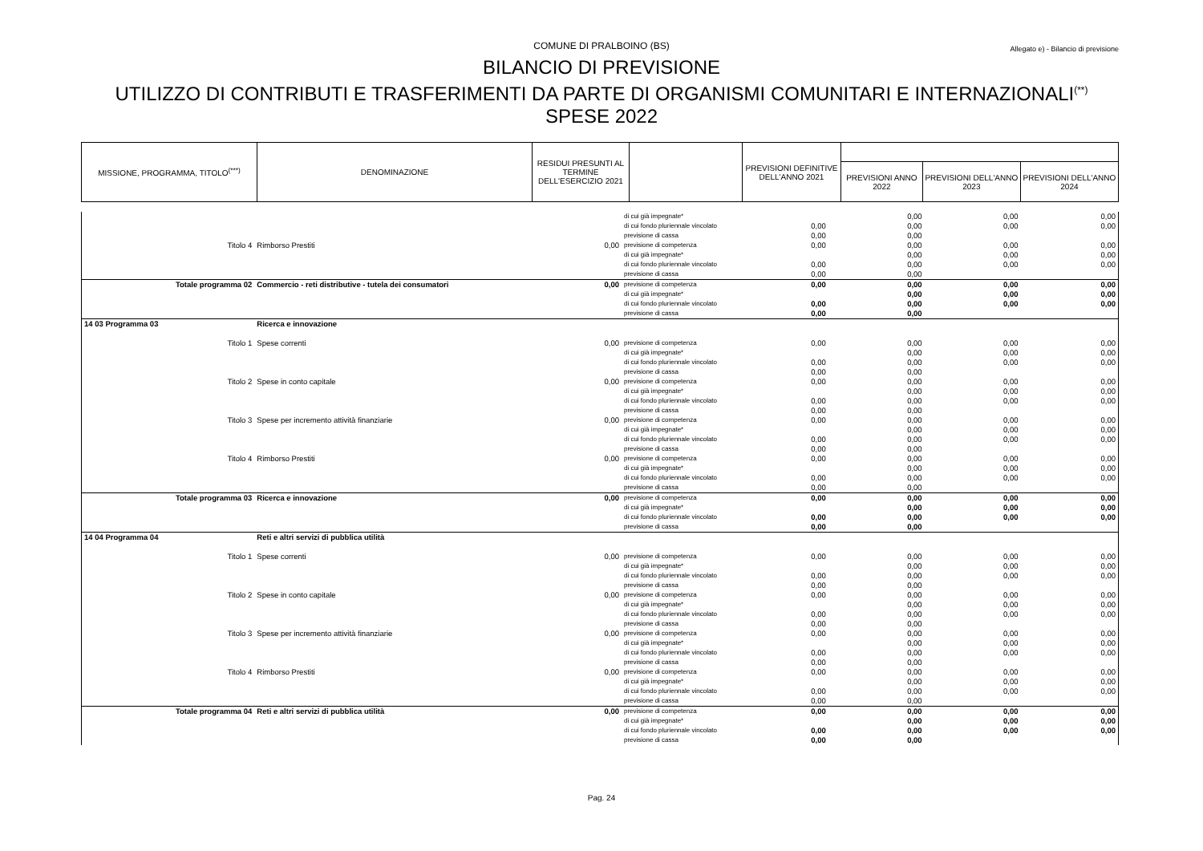COMUNE DI PRALBOINO (BS)
Allegato e) - Bilancio di previsione
BILANCIO DI PREVISIONE
UTILIZZO DI CONTRIBUTI E TRASFERIMENTI DA PARTE DI ORGANISMI COMUNITARI E INTERNAZIONALI<sup>(**)</sup>
SPESE 2022
| MISSIONE, PROGRAMMA, TITOLO<sup>(***)</sup> | DENOMINAZIONE | RESIDUI PRESUNTI AL TERMINE DELL'ESERCIZIO 2021 | | PREVISIONI DEFINITIVE DELL'ANNO 2021 | | | |
| --- | --- | --- | --- | --- | --- | --- | --- |
| | | | | | PREVISIONI ANNO 2022 | PREVISIONI DELL'ANNO 2023 | PREVISIONI DELL'ANNO 2024 |
| | | | di cui già impegnate* | | 0,00 | 0,00 | 0,00 |
| | | | di cui fondo pluriennale vincolato | 0,00 | 0,00 | 0,00 | 0,00 |
| | | | previsione di cassa | 0,00 | 0,00 | | |
| Titolo 4 | Rimborso Prestiti | 0,00 | previsione di competenza | 0,00 | 0,00 | 0,00 | 0,00 |
| | | | di cui già impegnate* | | 0,00 | 0,00 | 0,00 |
| | | | di cui fondo pluriennale vincolato | 0,00 | 0,00 | 0,00 | 0,00 |
| | | | previsione di cassa | 0,00 | 0,00 | | |
| Totale programma 02 | Commercio - reti distributive - tutela dei consumatori | 0,00 | previsione di competenza | 0,00 | 0,00 | 0,00 | 0,00 |
| | | | di cui già impegnate* | | 0,00 | 0,00 | 0,00 |
| | | | di cui fondo pluriennale vincolato | 0,00 | 0,00 | 0,00 | 0,00 |
| | | | previsione di cassa | 0,00 | 0,00 | | |
| 14 03 Programma 03 | Ricerca e innovazione | | | | | | |
| Titolo 1 | Spese correnti | 0,00 | previsione di competenza di cui già impegnate* di cui fondo pluriennale vincolato previsione di cassa | 0,00 0,00 0,00 | 0,00 0,00 0,00 0,00 | 0,00 0,00 0,00 | 0,00 0,00 0,00 |
| Titolo 2 | Spese in conto capitale | 0,00 | previsione di competenza di cui già impegnate* di cui fondo pluriennale vincolato previsione di cassa | 0,00 0,00 0,00 | 0,00 0,00 0,00 0,00 | 0,00 0,00 0,00 | 0,00 0,00 0,00 |
| Titolo 3 | Spese per incremento attività finanziarie | 0,00 | previsione di competenza di cui già impegnate* di cui fondo pluriennale vincolato previsione di cassa | 0,00 0,00 0,00 | 0,00 0,00 0,00 0,00 | 0,00 0,00 0,00 | 0,00 0,00 0,00 |
| Titolo 4 | Rimborso Prestiti | 0,00 | previsione di competenza di cui già impegnate* di cui fondo pluriennale vincolato previsione di cassa | 0,00 0,00 0,00 | 0,00 0,00 0,00 0,00 | 0,00 0,00 0,00 | 0,00 0,00 0,00 |
| Totale programma 03 | Ricerca e innovazione | 0,00 | previsione di competenza di cui già impegnate* di cui fondo pluriennale vincolato previsione di cassa | 0,00 0,00 0,00 | 0,00 0,00 0,00 0,00 | 0,00 0,00 0,00 | 0,00 0,00 0,00 |
| 14 04 Programma 04 | Reti e altri servizi di pubblica utilità | | | | | | |
| Titolo 1 | Spese correnti | 0,00 | previsione di competenza di cui già impegnate* di cui fondo pluriennale vincolato previsione di cassa | 0,00 0,00 0,00 | 0,00 0,00 0,00 0,00 | 0,00 0,00 0,00 | 0,00 0,00 0,00 |
| Titolo 2 | Spese in conto capitale | 0,00 | previsione di competenza di cui già impegnate* di cui fondo pluriennale vincolato previsione di cassa | 0,00 0,00 0,00 | 0,00 0,00 0,00 0,00 | 0,00 0,00 0,00 | 0,00 0,00 0,00 |
| Titolo 3 | Spese per incremento attività finanziarie | 0,00 | previsione di competenza di cui già impegnate* di cui fondo pluriennale vincolato previsione di cassa | 0,00 0,00 0,00 | 0,00 0,00 0,00 0,00 | 0,00 0,00 0,00 | 0,00 0,00 0,00 |
| Titolo 4 | Rimborso Prestiti | 0,00 | previsione di competenza di cui già impegnate* di cui fondo pluriennale vincolato previsione di cassa | 0,00 0,00 0,00 | 0,00 0,00 0,00 0,00 | 0,00 0,00 0,00 | 0,00 0,00 0,00 |
| Totale programma 04 | Reti e altri servizi di pubblica utilità | 0,00 | previsione di competenza di cui già impegnate* di cui fondo pluriennale vincolato previsione di cassa | 0,00 0,00 0,00 | 0,00 0,00 0,00 0,00 | 0,00 0,00 0,00 | 0,00 0,00 0,00 |
Pag. 24